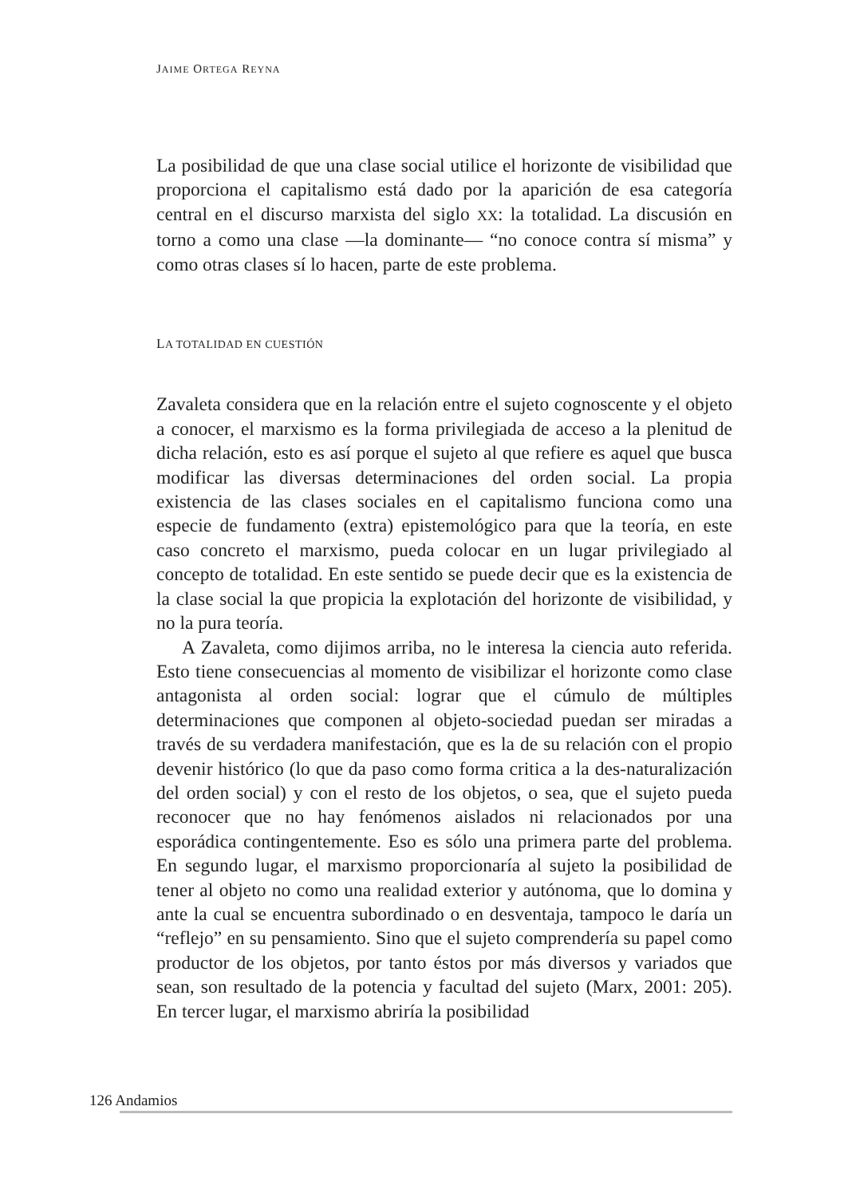JAIME ORTEGA REYNA
La posibilidad de que una clase social utilice el horizonte de visibilidad que proporciona el capitalismo está dado por la aparición de esa categoría central en el discurso marxista del siglo XX: la totalidad. La discusión en torno a como una clase —la dominante— “no conoce contra sí misma” y como otras clases sí lo hacen, parte de este problema.
LA TOTALIDAD EN CUESTIÓN
Zavaleta considera que en la relación entre el sujeto cognoscente y el objeto a conocer, el marxismo es la forma privilegiada de acceso a la plenitud de dicha relación, esto es así porque el sujeto al que refiere es aquel que busca modificar las diversas determinaciones del orden social. La propia existencia de las clases sociales en el capitalismo funciona como una especie de fundamento (extra) epistemológico para que la teoría, en este caso concreto el marxismo, pueda colocar en un lugar privilegiado al concepto de totalidad. En este sentido se puede decir que es la existencia de la clase social la que propicia la explotación del horizonte de visibilidad, y no la pura teoría.
A Zavaleta, como dijimos arriba, no le interesa la ciencia auto referida. Esto tiene consecuencias al momento de visibilizar el horizonte como clase antagonista al orden social: lograr que el cúmulo de múltiples determinaciones que componen al objeto-sociedad puedan ser miradas a través de su verdadera manifestación, que es la de su relación con el propio devenir histórico (lo que da paso como forma critica a la des-naturalización del orden social) y con el resto de los objetos, o sea, que el sujeto pueda reconocer que no hay fenómenos aislados ni relacionados por una esporádica contingentemente. Eso es sólo una primera parte del problema. En segundo lugar, el marxismo proporcionaría al sujeto la posibilidad de tener al objeto no como una realidad exterior y autónoma, que lo domina y ante la cual se encuentra subordinado o en desventaja, tampoco le daría un “reflejo” en su pensamiento. Sino que el sujeto comprendería su papel como productor de los objetos, por tanto éstos por más diversos y variados que sean, son resultado de la potencia y facultad del sujeto (Marx, 2001: 205). En tercer lugar, el marxismo abriría la posibilidad
126 Andamios